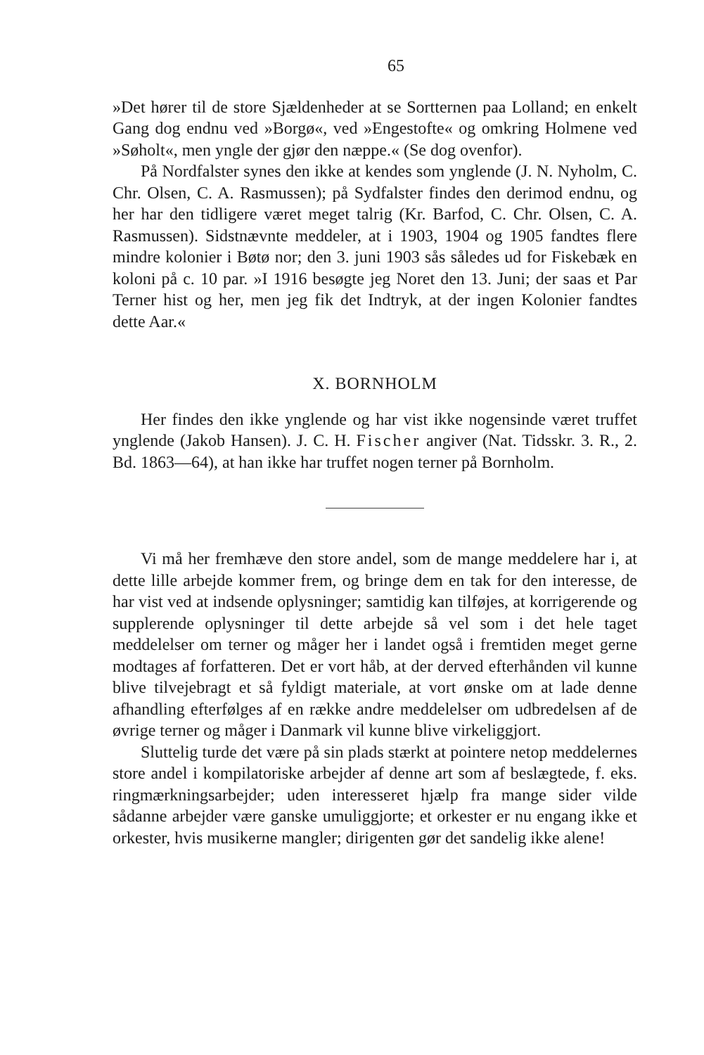65
»Det hører til de store Sjældenheder at se Sortternen paa Lolland; en enkelt Gang dog endnu ved »Borgø«, ved »Engestofte« og omkring Holmene ved »Søholt«, men yngle der gjør den næppe.« (Se dog ovenfor).
På Nordfalster synes den ikke at kendes som ynglende (J. N. Nyholm, C. Chr. Olsen, C. A. Rasmussen); på Sydfalster findes den derimod endnu, og her har den tidligere været meget talrig (Kr. Barfod, C. Chr. Olsen, C. A. Rasmussen). Sidstnævnte meddeler, at i 1903, 1904 og 1905 fandtes flere mindre kolonier i Bøtø nor; den 3. juni 1903 sås således ud for Fiskebæk en koloni på c. 10 par. »I 1916 besøgte jeg Noret den 13. Juni; der saas et Par Terner hist og her, men jeg fik det Indtryk, at der ingen Kolonier fandtes dette Aar.«
X. BORNHOLM
Her findes den ikke ynglende og har vist ikke nogensinde været truffet ynglende (Jakob Hansen). J. C. H. Fischer angiver (Nat. Tidsskr. 3. R., 2. Bd. 1863—64), at han ikke har truffet nogen terner på Bornholm.
Vi må her fremhæve den store andel, som de mange meddelere har i, at dette lille arbejde kommer frem, og bringe dem en tak for den interesse, de har vist ved at indsende oplysninger; samtidig kan tilføjes, at korrigerende og supplerende oplysninger til dette arbejde så vel som i det hele taget meddelelser om terner og måger her i landet også i fremtiden meget gerne modtages af forfatteren. Det er vort håb, at der derved efterhånden vil kunne blive tilvejebragt et så fyldigt materiale, at vort ønske om at lade denne afhandling efterfølges af en række andre meddelelser om udbredelsen af de øvrige terner og måger i Danmark vil kunne blive virkeliggjort.
Sluttelig turde det være på sin plads stærkt at pointere netop meddelernes store andel i kompilatoriske arbejder af denne art som af beslægtede, f. eks. ringmærkningsarbejder; uden interesseret hjælp fra mange sider vilde sådanne arbejder være ganske umuliggjorte; et orkester er nu engang ikke et orkester, hvis musikerne mangler; dirigenten gør det sandelig ikke alene!